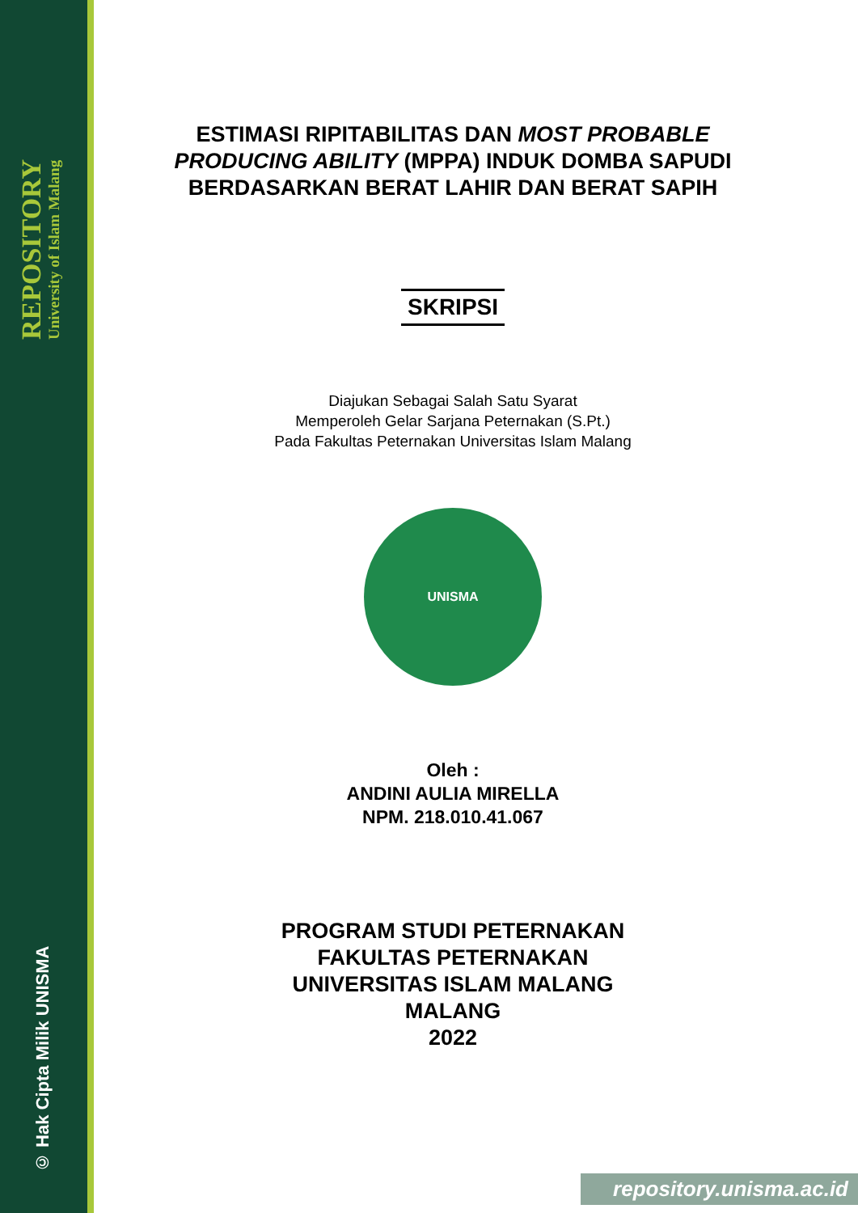REPOSITORY
University of Islam Malang
© Hak Cipta Milik UNISMA
ESTIMASI RIPITABILITAS DAN MOST PROBABLE PRODUCING ABILITY (MPPA) INDUK DOMBA SAPUDI BERDASARKAN BERAT LAHIR DAN BERAT SAPIH
SKRIPSI
Diajukan Sebagai Salah Satu Syarat
Memperoleh Gelar Sarjana Peternakan (S.Pt.)
Pada Fakultas Peternakan Universitas Islam Malang
UNISMA
Oleh :
ANDINI AULIA MIRELLA
NPM. 218.010.41.067
PROGRAM STUDI PETERNAKAN
FAKULTAS PETERNAKAN
UNIVERSITAS ISLAM MALANG
MALANG
2022
repository.unisma.ac.id